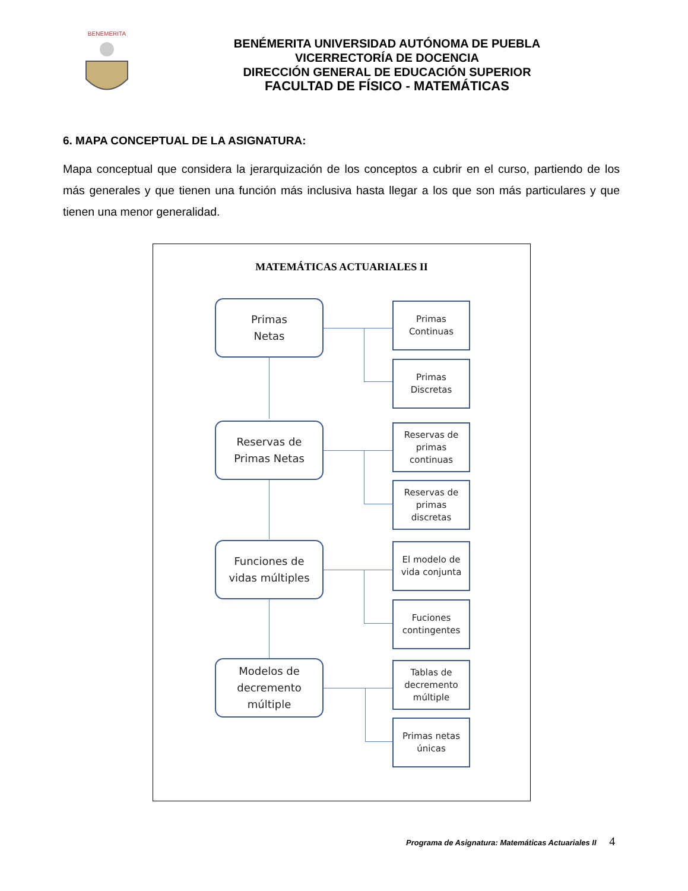BENEMERITA
BENÉMERITA UNIVERSIDAD AUTÓNOMA DE PUEBLA
VICERRECTORÍA DE DOCENCIA
DIRECCIÓN GENERAL DE EDUCACIÓN SUPERIOR
FACULTAD DE FÍSICO - MATEMÁTICAS
6. MAPA CONCEPTUAL DE LA ASIGNATURA:
Mapa conceptual que considera la jerarquización de los conceptos a cubrir en el curso, partiendo de los más generales y que tienen una función más inclusiva hasta llegar a los que son más particulares y que tienen una menor generalidad.
MATEMÁTICAS ACTUARIALES II
Primas
Netas
Reservas de
Primas Netas
Funciones de
vidas múltiples
Modelos de
decremento
múltiple
Primas
Continuas
Primas
Discretas
Reservas de
primas
continuas
Reservas de
primas
discretas
El modelo de
vida conjunta
Fuciones
contingentes
Tablas de
decremento
múltiple
Primas netas
únicas
Programa de Asignatura: Matemáticas Actuariales II 4